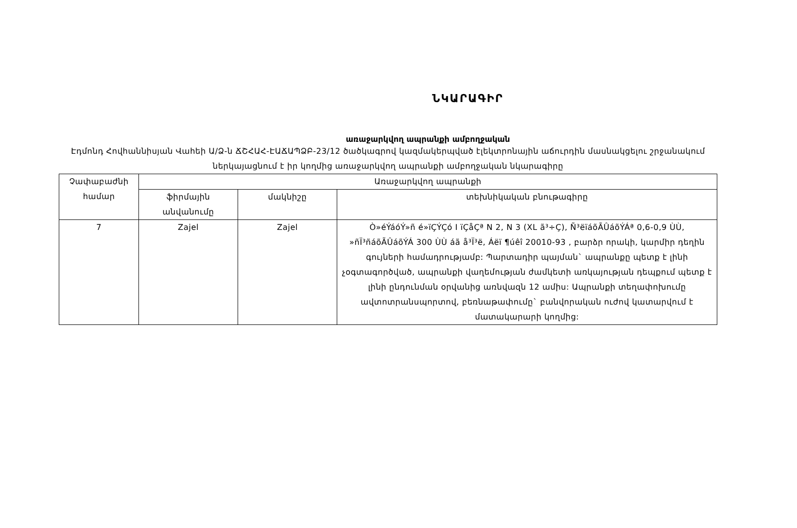ՆԿԱՐԱԳԻՐ
առաջարկվող ապրանքի ամբողջական
Էդմոնդ Հովհաննիսյան Վահեի Ա/Ձ-ն ՃՇՀԱՀ-ԷԱՃԱՊՁԲ-23/12 ծածկագրով կազմակերպված էլեկտրոնային աճուրդին մասնակցելու շրջանակում ներկայացնում է իր կողմից առաջարկվող ապրանքի ամբողջական նկարագիրը
| Չափաբաժնի համար | Առաջարկվող ապրանքի | | |
| --- | --- | --- | --- |
| | ֆիրմային անվանումը | մակնիշը | տեխնիկական բնութագիրը |
| 7 | Zajel | Zajel | Ò»éÝáóÝ»ñ é»ïÇÝÇó I ïÇåÇª N 2, N 3 (XL ã³÷Ç), Ñ³ëïáõÃÛáõÝÁª 0,6-0,9 ÙÙ, »ñÏ³ñáõÃÛáõÝÁ 300 ÙÙ áã å³Ï³ë, Áëï ¶úêî 20010-93 , բարձր որակի, կարմիր դեղին գույների համադրությամբ: Պարտադիր պայման` ապրանքը պետք է լինի չօգտագործված, ապրանքի վաղեմության ժամկետի առկայության դեպքում պետք է լինի ընդունման օրվանից առնվազն 12 ամիս: Ապրանքի տեղափոխումը ավտոտրանսպորտով, բեռնաթափումը` բանվորական ուժով կատարվում է մատակարարի կողմից: |